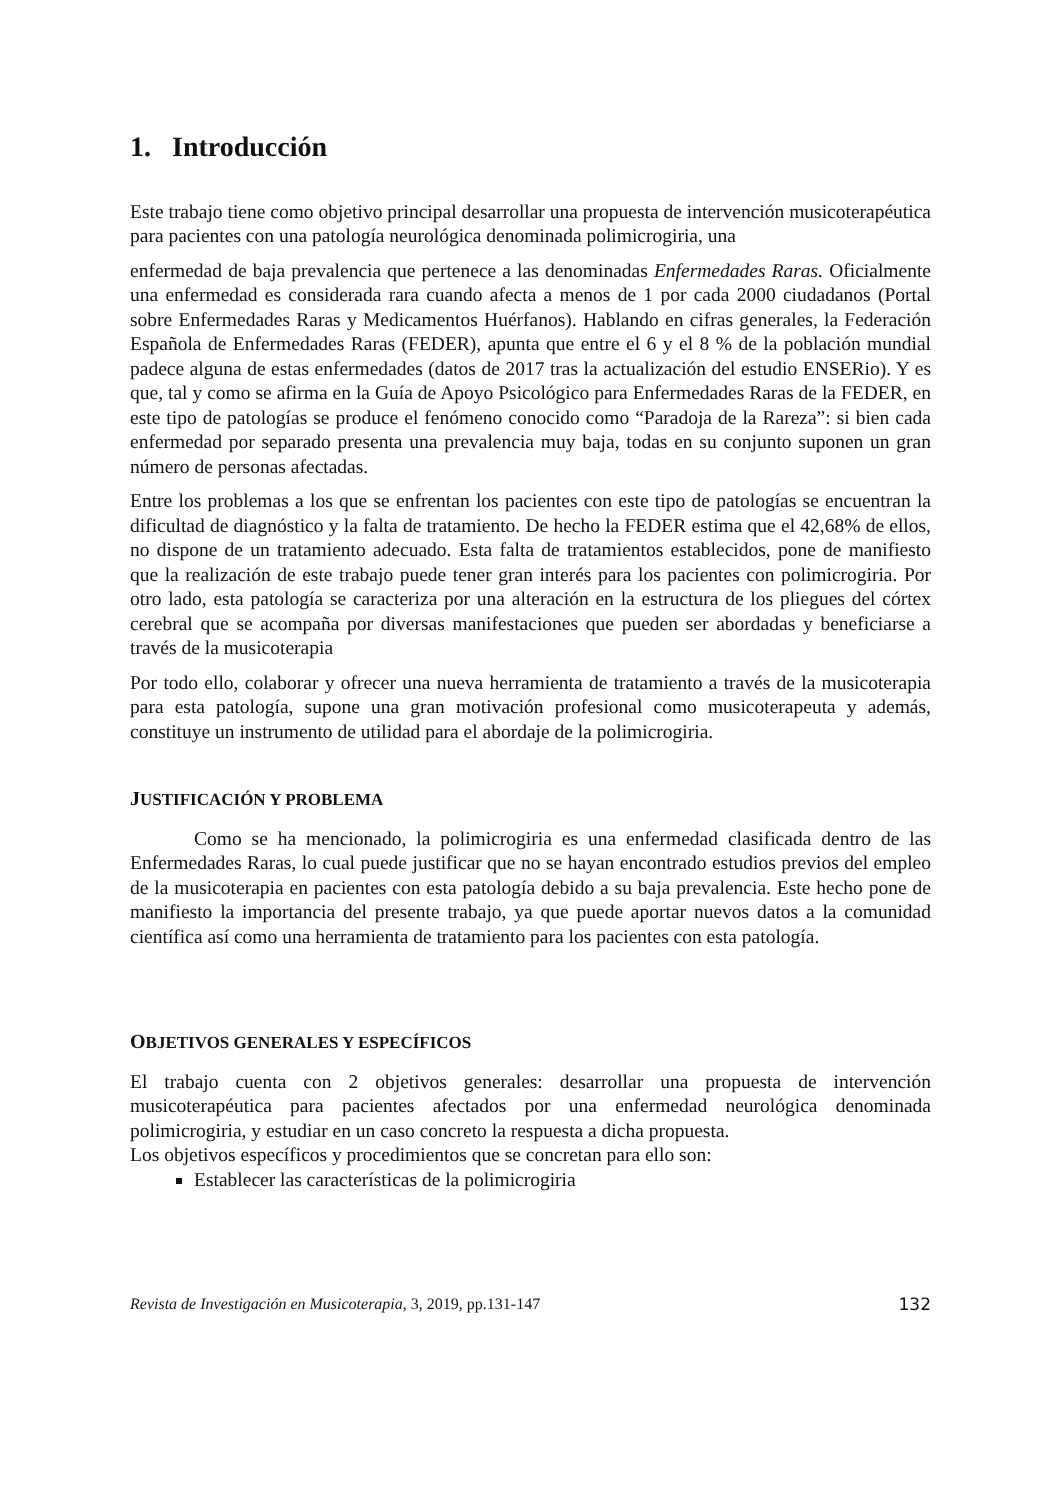1. Introducción
Este trabajo tiene como objetivo principal desarrollar una propuesta de intervención musicoterapéutica para pacientes con una patología neurológica denominada polimicrogiria, una
enfermedad de baja prevalencia que pertenece a las denominadas Enfermedades Raras. Oficialmente una enfermedad es considerada rara cuando afecta a menos de 1 por cada 2000 ciudadanos (Portal sobre Enfermedades Raras y Medicamentos Huérfanos). Hablando en cifras generales, la Federación Española de Enfermedades Raras (FEDER), apunta que entre el 6 y el 8 % de la población mundial padece alguna de estas enfermedades (datos de 2017 tras la actualización del estudio ENSERio). Y es que, tal y como se afirma en la Guía de Apoyo Psicológico para Enfermedades Raras de la FEDER, en este tipo de patologías se produce el fenómeno conocido como “Paradoja de la Rareza”: si bien cada enfermedad por separado presenta una prevalencia muy baja, todas en su conjunto suponen un gran número de personas afectadas.
Entre los problemas a los que se enfrentan los pacientes con este tipo de patologías se encuentran la dificultad de diagnóstico y la falta de tratamiento. De hecho la FEDER estima que el 42,68% de ellos, no dispone de un tratamiento adecuado. Esta falta de tratamientos establecidos, pone de manifiesto que la realización de este trabajo puede tener gran interés para los pacientes con polimicrogiria. Por otro lado, esta patología se caracteriza por una alteración en la estructura de los pliegues del córtex cerebral que se acompaña por diversas manifestaciones que pueden ser abordadas y beneficiarse a través de la musicoterapia
Por todo ello, colaborar y ofrecer una nueva herramienta de tratamiento a través de la musicoterapia para esta patología, supone una gran motivación profesional como musicoterapeuta y además, constituye un instrumento de utilidad para el abordaje de la polimicrogiria.
JUSTIFICACIÓN Y PROBLEMA
Como se ha mencionado, la polimicrogiria es una enfermedad clasificada dentro de las Enfermedades Raras, lo cual puede justificar que no se hayan encontrado estudios previos del empleo de la musicoterapia en pacientes con esta patología debido a su baja prevalencia. Este hecho pone de manifiesto la importancia del presente trabajo, ya que puede aportar nuevos datos a la comunidad científica así como una herramienta de tratamiento para los pacientes con esta patología.
OBJETIVOS GENERALES Y ESPECÍFICOS
El trabajo cuenta con 2 objetivos generales: desarrollar una propuesta de intervención musicoterapéutica para pacientes afectados por una enfermedad neurológica denominada polimicrogiria, y estudiar en un caso concreto la respuesta a dicha propuesta.
Los objetivos específicos y procedimientos que se concretan para ello son:
Establecer las características de la polimicrogiria
Revista de Investigación en Musicoterapia, 3, 2019, pp.131-147 132